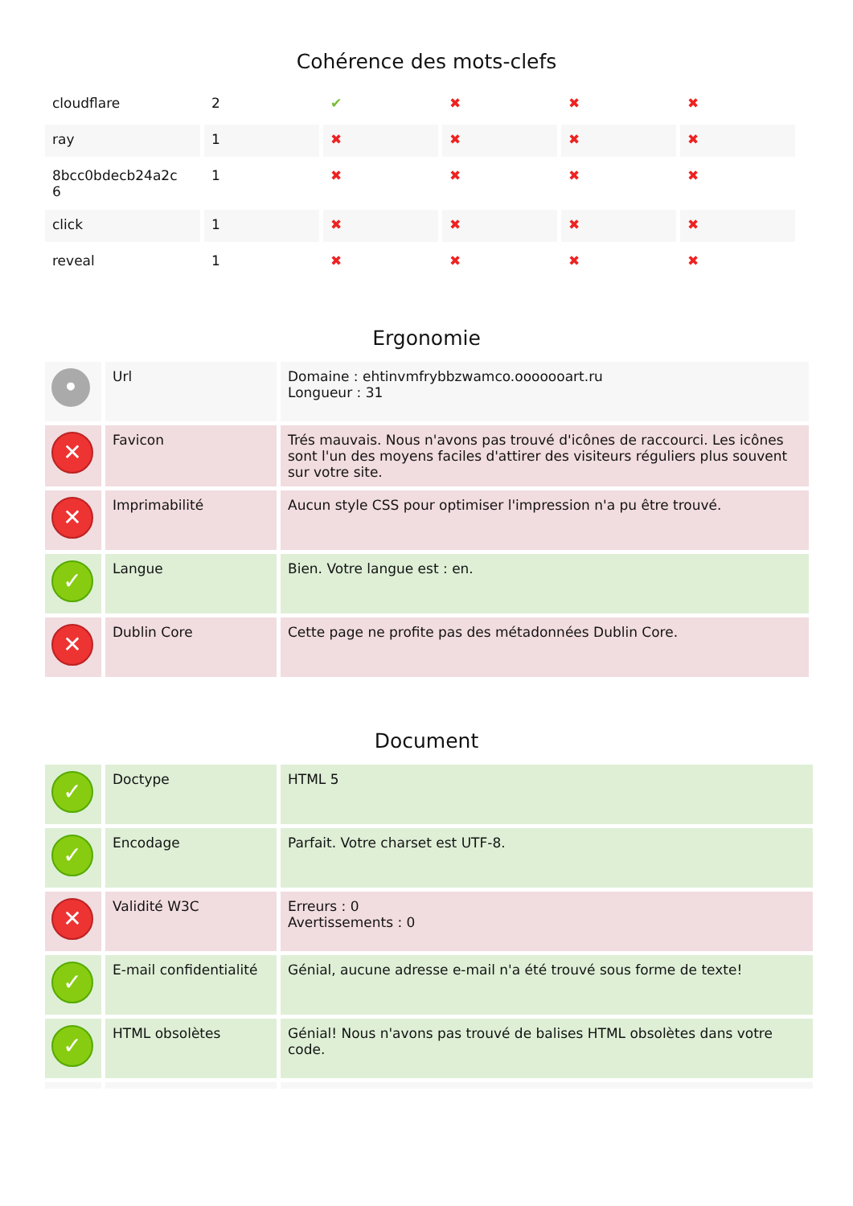Cohérence des mots-clefs
| cloudflare | 2 | ✔ | ✖ | ✖ | ✖ |
| ray | 1 | ✖ | ✖ | ✖ | ✖ |
| 8bcc0bdecb24a2c 6 | 1 | ✖ | ✖ | ✖ | ✖ |
| click | 1 | ✖ | ✖ | ✖ | ✖ |
| reveal | 1 | ✖ | ✖ | ✖ | ✖ |
Ergonomie
| • | Url | Domaine : ehtinvmfrybbzwamco.ooooooart.ru Longueur : 31 |
| ✕ | Favicon | Trés mauvais. Nous n'avons pas trouvé d'icônes de raccourci. Les icônes sont l'un des moyens faciles d'attirer des visiteurs réguliers plus souvent sur votre site. |
| ✕ | Imprimabilité | Aucun style CSS pour optimiser l'impression n'a pu être trouvé. |
| ✓ | Langue | Bien. Votre langue est : en. |
| ✕ | Dublin Core | Cette page ne profite pas des métadonnées Dublin Core. |
Document
| ✓ | Doctype | HTML 5 |
| ✓ | Encodage | Parfait. Votre charset est UTF-8. |
| ✕ | Validité W3C | Erreurs : 0 Avertissements : 0 |
| ✓ | E-mail confidentialité | Génial, aucune adresse e-mail n'a été trouvé sous forme de texte! |
| ✓ | HTML obsolètes | Génial! Nous n'avons pas trouvé de balises HTML obsolètes dans votre code. |